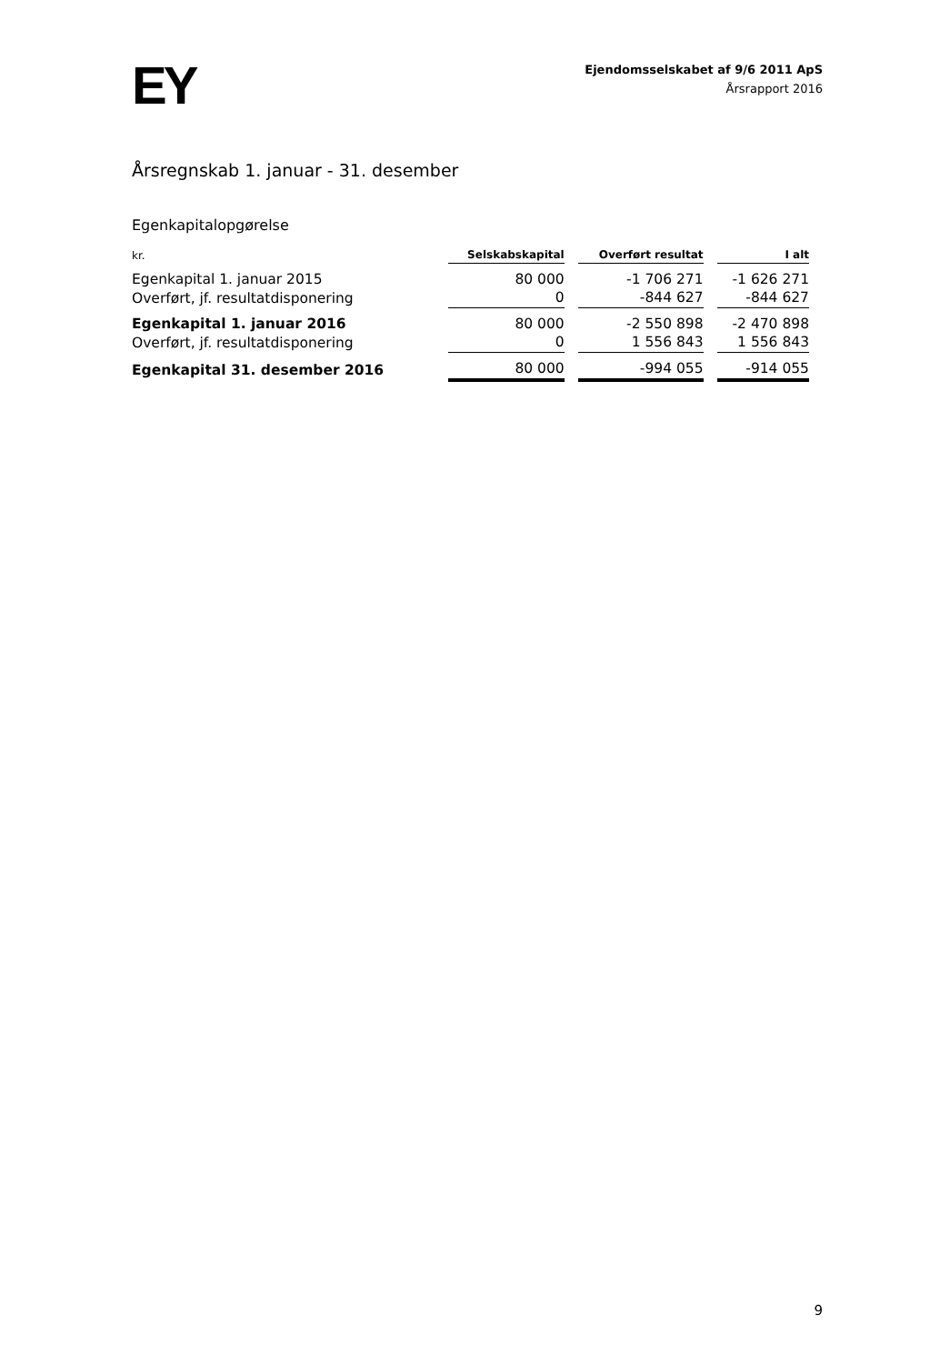EY
Ejendomsselskabet af 9/6 2011 ApS
Årsrapport 2016
Årsregnskab 1. januar - 31. desember
Egenkapitalopgørelse
| kr. | Selskabskapital | Overført resultat | I alt |
| --- | --- | --- | --- |
| Egenkapital 1. januar 2015 | 80 000 | -1 706 271 | -1 626 271 |
| Overført, jf. resultatdisponering | 0 | -844 627 | -844 627 |
| Egenkapital 1. januar 2016 | 80 000 | -2 550 898 | -2 470 898 |
| Overført, jf. resultatdisponering | 0 | 1 556 843 | 1 556 843 |
| Egenkapital 31. desember 2016 | 80 000 | -994 055 | -914 055 |
9